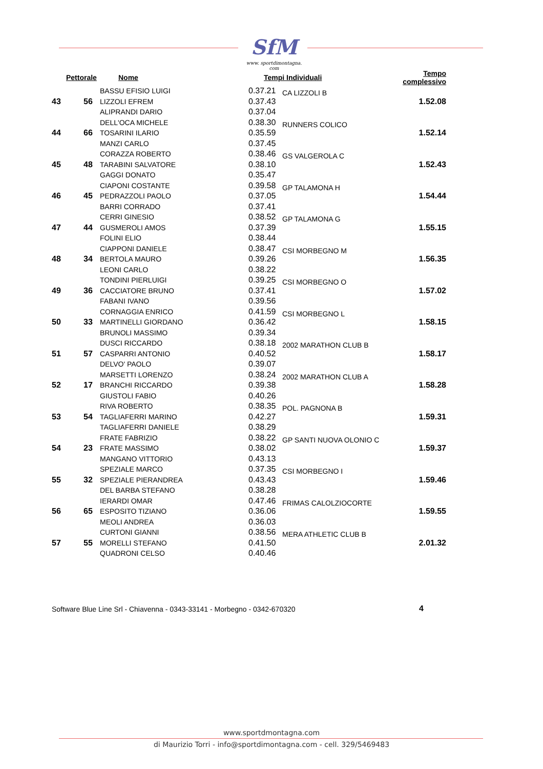SfM
www. sportdimontagna. com
| Pettorale | | Nome | Tempi Individuali | | Tempo complessivo |
| --- | --- | --- | --- | --- | --- |
| 43 | 56 | BASSU EFISIO LUIGI LIZZOLI EFREM ALIPRANDI DARIO | 0.37.21 0.37.43 0.37.04 | CA LIZZOLI B | 1.52.08 |
| 44 | 66 | DELL'OCA MICHELE TOSARINI ILARIO MANZI CARLO | 0.38.30 0.35.59 0.37.45 | RUNNERS COLICO | 1.52.14 |
| 45 | 48 | CORAZZA ROBERTO TARABINI SALVATORE GAGGI DONATO | 0.38.46 0.38.10 0.35.47 | GS VALGEROLA C | 1.52.43 |
| 46 | 45 | CIAPONI COSTANTE PEDRAZZOLI PAOLO BARRI CORRADO | 0.39.58 0.37.05 0.37.41 | GP TALAMONA H | 1.54.44 |
| 47 | 44 | CERRI GINESIO GUSMEROLI AMOS FOLINI ELIO | 0.38.52 0.37.39 0.38.44 | GP TALAMONA G | 1.55.15 |
| 48 | 34 | CIAPPONI DANIELE BERTOLA MAURO LEONI CARLO | 0.38.47 0.39.26 0.38.22 | CSI MORBEGNO M | 1.56.35 |
| 49 | 36 | TONDINI PIERLUIGI CACCIATORE BRUNO FABANI IVANO | 0.39.25 0.37.41 0.39.56 | CSI MORBEGNO O | 1.57.02 |
| 50 | 33 | CORNAGGIA ENRICO MARTINELLI GIORDANO BRUNOLI MASSIMO | 0.41.59 0.36.42 0.39.34 | CSI MORBEGNO L | 1.58.15 |
| 51 | 57 | DUSCI RICCARDO CASPARRI ANTONIO DELVO' PAOLO | 0.38.18 0.40.52 0.39.07 | 2002 MARATHON CLUB B | 1.58.17 |
| 52 | 17 | MARSETTI LORENZO BRANCHI RICCARDO GIUSTOLI FABIO | 0.38.24 0.39.38 0.40.26 | 2002 MARATHON CLUB A | 1.58.28 |
| 53 | 54 | RIVA ROBERTO TAGLIAFERRI MARINO TAGLIAFERRI DANIELE | 0.38.35 0.42.27 0.38.29 | POL. PAGNONA B | 1.59.31 |
| 54 | 23 | FRATE FABRIZIO FRATE MASSIMO MANGANO VITTORIO | 0.38.22 0.38.02 0.43.13 | GP SANTI NUOVA OLONIO C | 1.59.37 |
| 55 | 32 | SPEZIALE MARCO SPEZIALE PIERANDREA DEL BARBA STEFANO | 0.37.35 0.43.43 0.38.28 | CSI MORBEGNO I | 1.59.46 |
| 56 | 65 | IERARDI OMAR ESPOSITO TIZIANO MEOLI ANDREA | 0.47.46 0.36.06 0.36.03 | FRIMAS CALOLZIOCORTE | 1.59.55 |
| 57 | 55 | CURTONI GIANNI MORELLI STEFANO QUADRONI CELSO | 0.38.56 0.41.50 0.40.46 | MERA ATHLETIC CLUB B | 2.01.32 |
Software Blue Line Srl - Chiavenna - 0343-33141 - Morbegno - 0342-670320
4
www.sportdmontagna.com
di Maurizio Torri - info@sportdimontagna.com - cell. 329/5469483